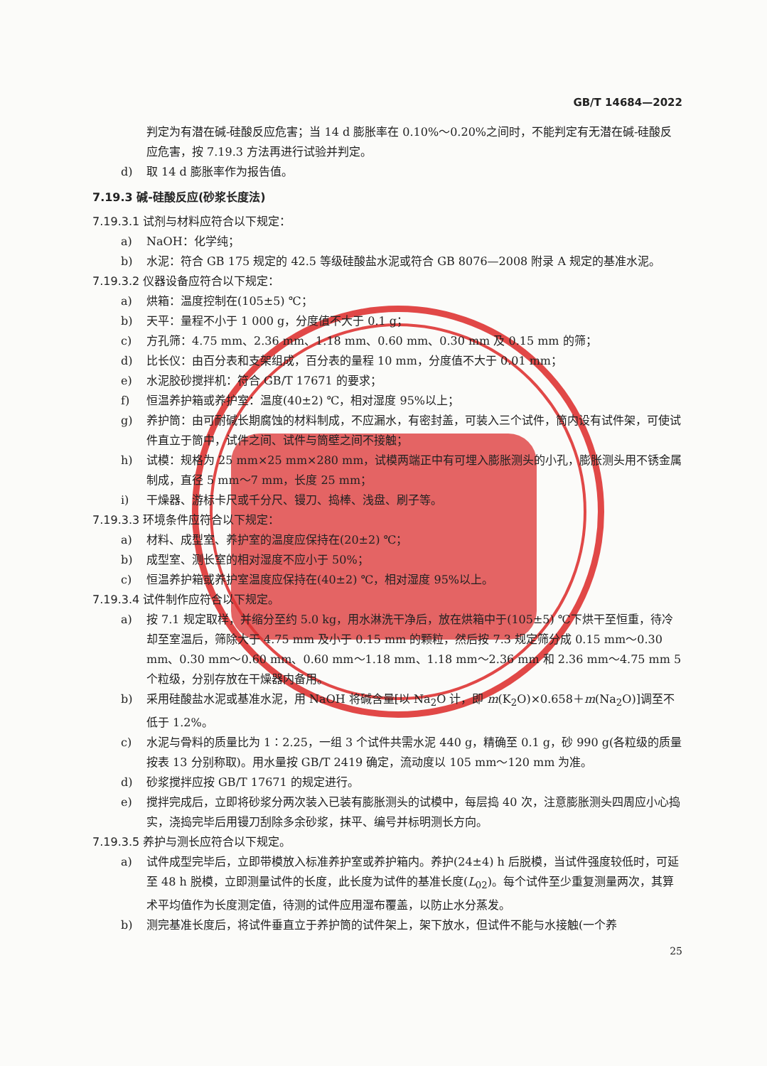GB/T 14684—2022
判定为有潜在碱-硅酸反应危害；当 14 d 膨胀率在 0.10%～0.20%之间时，不能判定有无潜在碱-硅酸反应危害，按 7.19.3 方法再进行试验并判定。
d) 取 14 d 膨胀率作为报告值。
7.19.3 碱-硅酸反应(砂浆长度法)
7.19.3.1 试剂与材料应符合以下规定：
a) NaOH：化学纯；
b) 水泥：符合 GB 175 规定的 42.5 等级硅酸盐水泥或符合 GB 8076—2008 附录 A 规定的基准水泥。
7.19.3.2 仪器设备应符合以下规定：
a) 烘箱：温度控制在(105±5) ℃；
b) 天平：量程不小于 1 000 g，分度值不大于 0.1 g；
c) 方孔筛：4.75 mm、2.36 mm、1.18 mm、0.60 mm、0.30 mm 及 0.15 mm 的筛；
d) 比长仪：由百分表和支架组成，百分表的量程 10 mm，分度值不大于 0.01 mm；
e) 水泥胶砂搅拌机：符合 GB/T 17671 的要求；
f) 恒温养护箱或养护室：温度(40±2) ℃，相对湿度 95%以上；
g) 养护筒：由可耐碱长期腐蚀的材料制成，不应漏水，有密封盖，可装入三个试件，筒内设有试件架，可使试件直立于筒中，试件之间、试件与筒壁之间不接触；
h) 试模：规格为 25 mm×25 mm×280 mm，试模两端正中有可埋入膨胀测头的小孔，膨胀测头用不锈金属制成，直径 5 mm～7 mm，长度 25 mm；
i) 干燥器、游标卡尺或千分尺、镘刀、捣棒、浅盘、刷子等。
7.19.3.3 环境条件应符合以下规定：
a) 材料、成型室、养护室的温度应保持在(20±2) ℃；
b) 成型室、测长室的相对湿度不应小于 50%；
c) 恒温养护箱或养护室温度应保持在(40±2) ℃，相对湿度 95%以上。
7.19.3.4 试件制作应符合以下规定。
a) 按 7.1 规定取样，并缩分至约 5.0 kg，用水淋洗干净后，放在烘箱中于(105±5) ℃下烘干至恒重，待冷却至室温后，筛除大于 4.75 mm 及小于 0.15 mm 的颗粒，然后按 7.3 规定筛分成 0.15 mm～0.30 mm、0.30 mm～0.60 mm、0.60 mm～1.18 mm、1.18 mm～2.36 mm 和 2.36 mm～4.75 mm 5 个粒级，分别存放在干燥器内备用。
b) 采用硅酸盐水泥或基准水泥，用 NaOH 将碱含量[以 Na<sub>2</sub>O 计，即 m(K<sub>2</sub>O)×0.658＋m(Na<sub>2</sub>O)]调至不低于 1.2%。
c) 水泥与骨料的质量比为 1∶2.25，一组 3 个试件共需水泥 440 g，精确至 0.1 g，砂 990 g(各粒级的质量按表 13 分别称取)。用水量按 GB/T 2419 确定，流动度以 105 mm～120 mm 为准。
d) 砂浆搅拌应按 GB/T 17671 的规定进行。
e) 搅拌完成后，立即将砂浆分两次装入已装有膨胀测头的试模中，每层捣 40 次，注意膨胀测头四周应小心捣实，浇捣完毕后用镘刀刮除多余砂浆，抹平、编号并标明测长方向。
7.19.3.5 养护与测长应符合以下规定。
a) 试件成型完毕后，立即带模放入标准养护室或养护箱内。养护(24±4) h 后脱模，当试件强度较低时，可延至 48 h 脱模，立即测量试件的长度，此长度为试件的基准长度(L<sub>02</sub>)。每个试件至少重复测量两次，其算术平均值作为长度测定值，待测的试件应用湿布覆盖，以防止水分蒸发。
b) 测完基准长度后，将试件垂直立于养护筒的试件架上，架下放水，但试件不能与水接触(一个养
25